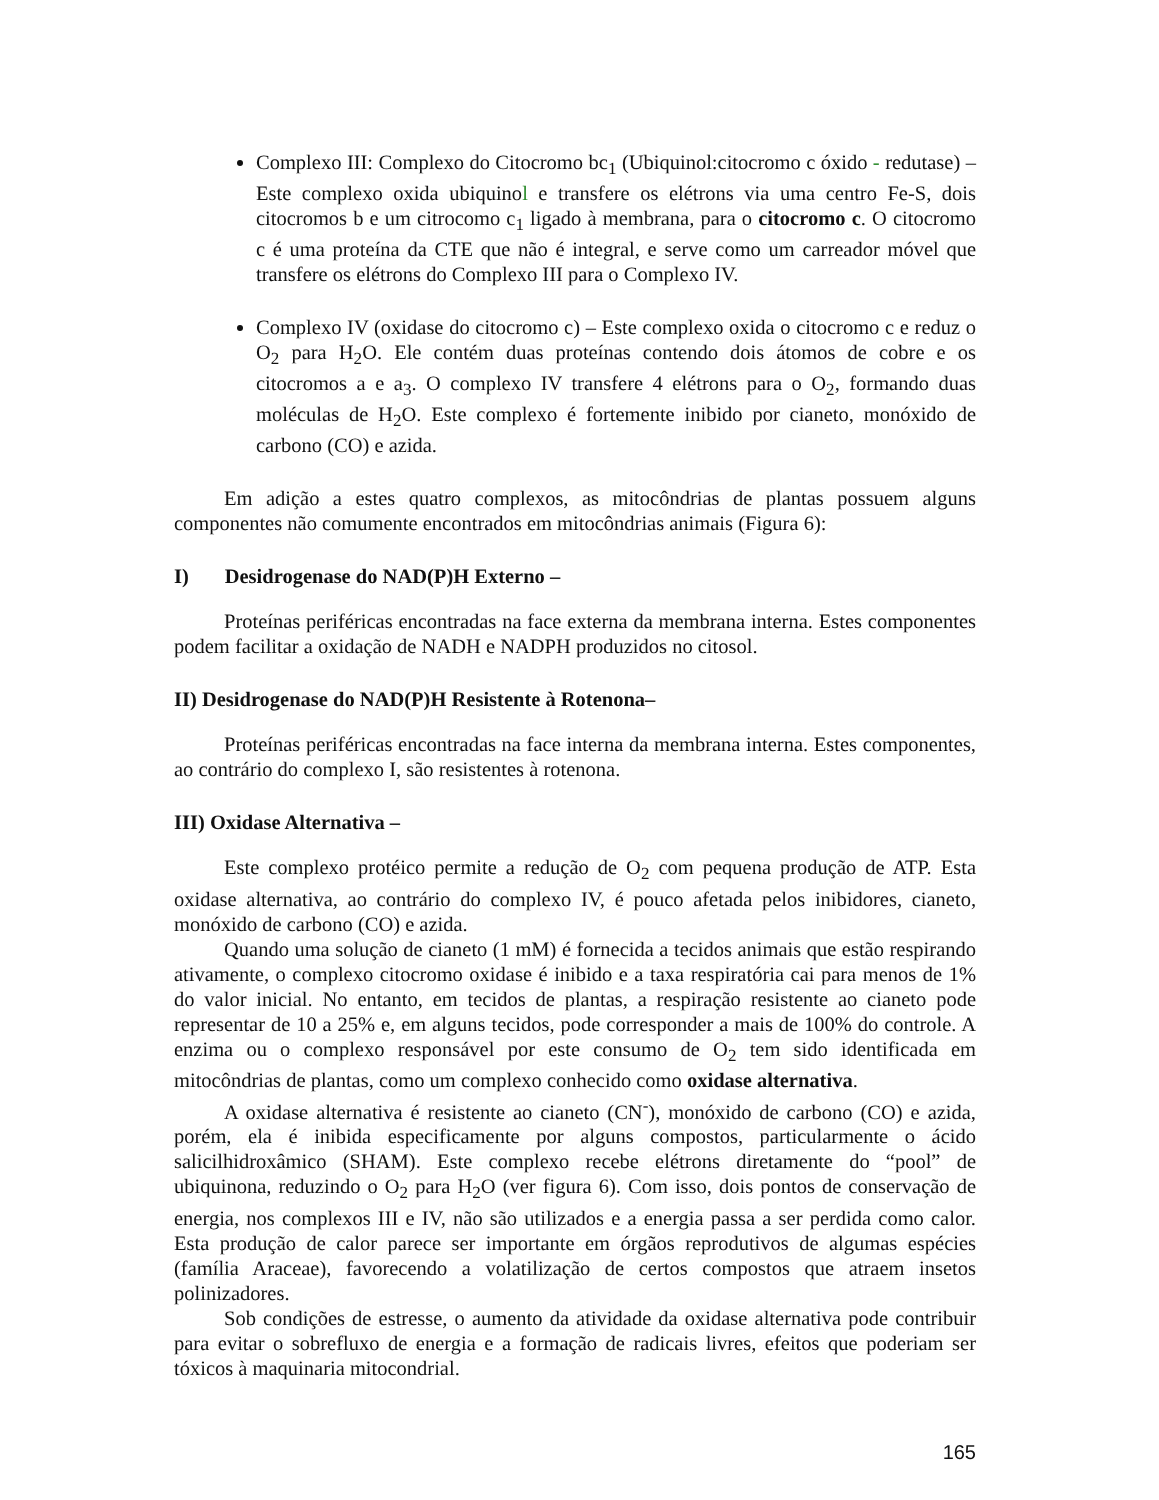Complexo III: Complexo do Citocromo bc<sub>1</sub> (Ubiquinol:citocromo c óxido - redutase) – Este complexo oxida ubiquinol e transfere os elétrons via uma centro Fe-S, dois citocromos b e um citrocomo c<sub>1</sub> ligado à membrana, para o citocromo c. O citocromo c é uma proteína da CTE que não é integral, e serve como um carreador móvel que transfere os elétrons do Complexo III para o Complexo IV.
Complexo IV (oxidase do citocromo c) – Este complexo oxida o citocromo c e reduz o O<sub>2</sub> para H<sub>2</sub>O. Ele contém duas proteínas contendo dois átomos de cobre e os citocromos a e a<sub>3</sub>. O complexo IV transfere 4 elétrons para o O<sub>2</sub>, formando duas moléculas de H<sub>2</sub>O. Este complexo é fortemente inibido por cianeto, monóxido de carbono (CO) e azida.
Em adição a estes quatro complexos, as mitocôndrias de plantas possuem alguns componentes não comumente encontrados em mitocôndrias animais (Figura 6):
I) Desidrogenase do NAD(P)H Externo –
Proteínas periféricas encontradas na face externa da membrana interna. Estes componentes podem facilitar a oxidação de NADH e NADPH produzidos no citosol.
II) Desidrogenase do NAD(P)H Resistente à Rotenona–
Proteínas periféricas encontradas na face interna da membrana interna. Estes componentes, ao contrário do complexo I, são resistentes à rotenona.
III) Oxidase Alternativa –
Este complexo protéico permite a redução de O<sub>2</sub> com pequena produção de ATP. Esta oxidase alternativa, ao contrário do complexo IV, é pouco afetada pelos inibidores, cianeto, monóxido de carbono (CO) e azida.
Quando uma solução de cianeto (1 mM) é fornecida a tecidos animais que estão respirando ativamente, o complexo citocromo oxidase é inibido e a taxa respiratória cai para menos de 1% do valor inicial. No entanto, em tecidos de plantas, a respiração resistente ao cianeto pode representar de 10 a 25% e, em alguns tecidos, pode corresponder a mais de 100% do controle. A enzima ou o complexo responsável por este consumo de O<sub>2</sub> tem sido identificada em mitocôndrias de plantas, como um complexo conhecido como oxidase alternativa.
A oxidase alternativa é resistente ao cianeto (CN<sup>-</sup>), monóxido de carbono (CO) e azida, porém, ela é inibida especificamente por alguns compostos, particularmente o ácido salicilhidroxâmico (SHAM). Este complexo recebe elétrons diretamente do “pool” de ubiquinona, reduzindo o O<sub>2</sub> para H<sub>2</sub>O (ver figura 6). Com isso, dois pontos de conservação de energia, nos complexos III e IV, não são utilizados e a energia passa a ser perdida como calor. Esta produção de calor parece ser importante em órgãos reprodutivos de algumas espécies (família Araceae), favorecendo a volatilização de certos compostos que atraem insetos polinizadores.
Sob condições de estresse, o aumento da atividade da oxidase alternativa pode contribuir para evitar o sobrefluxo de energia e a formação de radicais livres, efeitos que poderiam ser tóxicos à maquinaria mitocondrial.
165